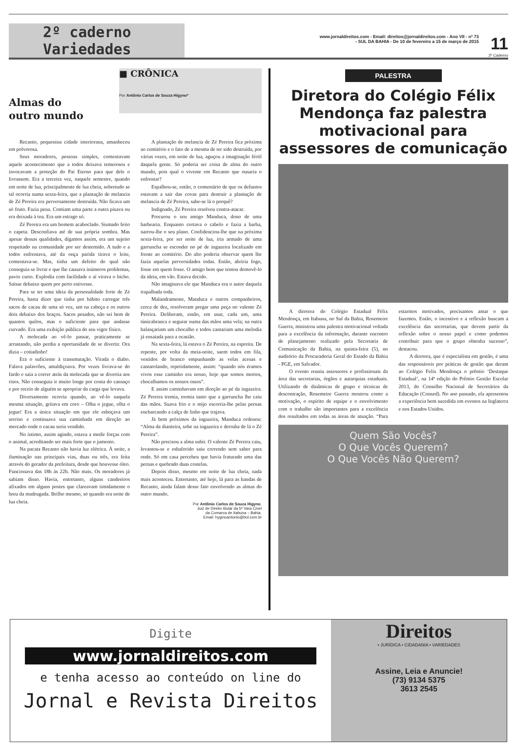2º caderno Variedades
www.jornaldireitos.com - Email: direitos@jornaldireitos.com - Ano VII - nº 73
- SUL DA BAHIA - De 10 de fevereiro a 15 de março de 2015
11
2º Caderno
Almas do
outro mundo
■ CRÔNICA
Por Antônio Carlos de Souza Higyno*
Recanto, pequenina cidade interiorana, amanheceu em polvorosa.
Seus moradores, pessoas simples, comentavam aquele acontecimento que a todos deixava temerosos e invocavam a proteção do Pai Eterno para que dele o livrassem. Era a terceira vez, naquele semestre, quando em noite de lua, principalmente de lua cheia, sobretudo se tal ocorria numa sexta-feira, que a plantação de melancia de Zé Pereira era perversamente destruída. Não ficava um só fruto. Fazia pena. Comiam uma parte a outra pisava ou era deixada à toa. Era um estrago só.
Zé Pereira era um homem acaboclado. Sismado feito o capeta. Desconfiava até de sua própria sombra. Mas apesar dessas qualidades, digamos assim, era um sujeito respeitado na comunidade por ser destemido. A tudo e a todos enfrentava, até da onça parida tirava o leite, comentava-se. Mas, tinha um defeito do qual não conseguia se livrar e que lhe causava inúmeros problemas, pavio curto. Explodia com facilidade e aí virava o bicho. Saísse debaixo quem por perto estivesse.
Para se ter uma ideia da personalidade forte de Zé Pereira, basta dizer que tinha por hábito carregar três sacos de cacau de uma só vez, um na cabeça e os outros dois debaixo dos braços. Sacos pesados, não sei bem de quantos quilos, mas o suficiente para que andasse curvado. Era uma exibição pública do seu vigor físico.
A molecada ao vê-lo passar, praticamente se arrastando, não perdia a oportunidade de se divertir. Ora dizia – coitadinho!
Era o suficiente à transmutação. Virada o diabo. Falava palavrões, amaldiçoava. Por vezes livrava-se do fardo e saia a correr atrás da molecada que se divertia aos risos. Não conseguia ir muito longe por conta do cansaço e por receio de alguém se apropriar da carga que levava.
Diversamente ocorria quando, ao vê-lo naquela mesma situação, gritava em coro – Olha o jegue, olha o jegue! Era a única situação em que ele esboçava um sorriso e continuava sua caminhada em direção ao mercado onde o cacau seria vendido.
No íntimo, assim agindo, estava a medir forças com o animal, acreditando ser mais forte que o jumento.
Na pacata Recanto não havia luz elétrica. À noite, a iluminação nas principais vias, duas ou três, era feita através do gerador da prefeitura, desde que houvesse óleo. Funcionava das 18h às 22h. Não mais. Os moradores já sabiam disso. Havia, entretanto, alguns candeeiros afixados em alguns postes que clareavam timidamente o breu da madrugada. Brilho mesmo, só quando era noite de lua cheia.
A plantação de melancia de Zé Pereira fica próxima ao cemitério e o fato de a mesma de ter sido destruída, por várias vezes, em noite de lua, aguçou a imaginação fértil daquela gente. Só poderia ser coisa de alma do outro mundo, pois qual o vivente em Recanto que ousaria o enfrentar?
Espalhou-se, então, o comentário de que os defuntos estavam a sair das covas para destruir a plantação de melancia de Zé Pereira, sabe-se lá o porquê?
Indignado, Zé Pereira resolveu contra-atacar.
Procurou o seu amigo Manduca, dono de uma barbearia. Enquanto cortava o cabelo e fazia a barba, narrou-lhe o seu plano. Confidenciou-lhe que na próxima sexta-feira, por ser noite de lua, iria armado de uma garruncha se esconder no pé de ingazeira localizado em frente ao cemitério. Do alto poderia observar quem lhe fazia aquelas perversidades todas. Então, abriria fogo, fosse em quem fosse. O amigo bem que tentou demovê-lo da ideia, em vão. Estava decido.
Não imaginava ele que Manduca era o autor daquela trapalhada toda.
Malandramente, Manduca e outros companheiros, cerca de dez, resolveram pregar uma peça no valente Zé Pereira. Deliberam, então, em usar, cada um, uma túnicabranca e segurar numa das mãos uma vela; na outra balançariam um chocalho e todos cantariam uma melodia já ensaiada para a ocasião.
Na sexta-feira, lá estava o Zé Pereira, na espreita. De repente, por volta da meia-noite, saem todos em fila, vestidos de branco empunhando as velas acesas e cantarolando, repetidamente, assim: “quando nós éramos vivos esse caminho era nosso, hoje que somos mortos, chocalhamos os nossos ossos”.
E assim caminhavam em direção ao pé da ingazeira. Zé Pereira tremia, tremia tanto que a garruncha lhe caiu das mãos. Suava frio e o mijo escorria-lhe pelas pernas encharcando a calça de linho que trajava.
Já bem próximos da ingazeira, Manduca ordenou: “Alma da dianteira, sobe na ingazeira e derruba de lá o Zé Pereira”.
Não precisou a alma subir. O valente Zé Pereira caiu, levantou-se e esbaforido saiu correndo sem saber para onde. Só em casa percebeu que havia fraturado uma das pernas e quebrado duas costelas.
Depois disso, mesmo em noite de lua cheia, nada mais aconteceu. Entretanto, até hoje, lá para as bandas de Recanto, ainda falam desse fato envolvendo as almas do outro mundo.
Por Antônio Carlos de Souza Higyno.
Juiz de Direito titular da 5ª Vara Cível
da Comarca de Itabuna – Bahia.
Email: hyginoantonio@bol.com.br
PALESTRA
Diretora do Colégio Félix Mendonça faz palestra motivacional para assessores de comunicação
A diretora do Colégio Estadual Félix Mendonça, em Itabuna, no Sul da Bahia, Rosemeire Guerra, ministrou uma palestra motivacional voltada para a excelência da informação, durante encontro de planejamento realizado pela Secretaria de Comunicação da Bahia, na quinta-feira (5), no auditório da Procuradoria Geral do Estado da Bahia - PGE, em Salvador.
O evento reuniu assessores e profissionais da área das secretarias, órgãos e autarquias estaduais. Utilizando de dinâmicas de grupo e técnicas de descontração, Rosemeire Guerra mostrou como a motivação, o espírito de equipe e o envolvimento com o trabalho são importantes para a excelência dos resultados em todas as áreas de atuação. “Para estarmos motivados, precisamos amar o que fazemos. Então, o incentivo e a reflexão buscam a excelência das secretarias, que devem partir da reflexão sobre o nosso papel e como podemos contribuir para que o grupo obtenha sucesso”, destacou.
A diretora, que é especialista em gestão, é uma das responsáveis por práticas de gestão que deram ao Colégio Felix Mendonça o prêmio ‘Destaque Estadual’, na 14ª edição do Prêmio Gestão Escolar 2013, do Conselho Nacional de Secretários da Educação (Consed). No ano passado, ela apresentou a experiência bem sucedida em eventos na Inglaterra e nos Estados Unidos.
Quem São Vocês?
O Que Vocês Querem?
O Que Vocês Não Querem?
Digite
www.jornaldireitos.com
e tenha acesso ao conteúdo on line do
Jornal e Revista Direitos
Direitos
• JURÍDICA • CIDADANIA • VARIEDADES
Assine, Leia e Anuncie!
(73) 9134 5375
3613 2545